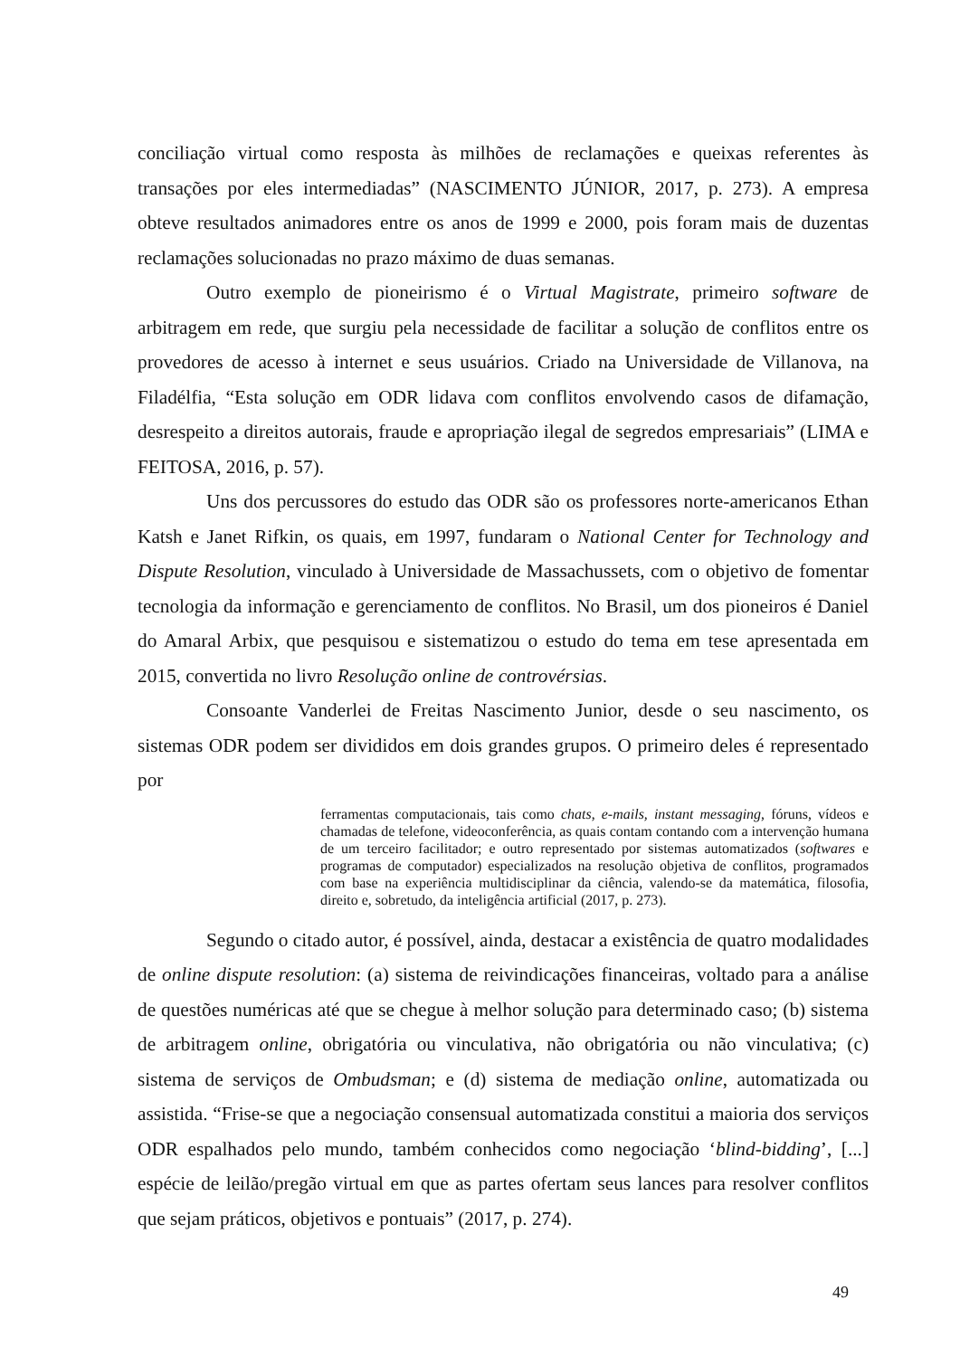conciliação virtual como resposta às milhões de reclamações e queixas referentes às transações por eles intermediadas” (NASCIMENTO JÚNIOR, 2017, p. 273). A empresa obteve resultados animadores entre os anos de 1999 e 2000, pois foram mais de duzentas reclamações solucionadas no prazo máximo de duas semanas.
Outro exemplo de pioneirismo é o Virtual Magistrate, primeiro software de arbitragem em rede, que surgiu pela necessidade de facilitar a solução de conflitos entre os provedores de acesso à internet e seus usuários. Criado na Universidade de Villanova, na Filadélfia, “Esta solução em ODR lidava com conflitos envolvendo casos de difamação, desrespeito a direitos autorais, fraude e apropriação ilegal de segredos empresariais” (LIMA e FEITOSA, 2016, p. 57).
Uns dos percussores do estudo das ODR são os professores norte-americanos Ethan Katsh e Janet Rifkin, os quais, em 1997, fundaram o National Center for Technology and Dispute Resolution, vinculado à Universidade de Massachussets, com o objetivo de fomentar tecnologia da informação e gerenciamento de conflitos. No Brasil, um dos pioneiros é Daniel do Amaral Arbix, que pesquisou e sistematizou o estudo do tema em tese apresentada em 2015, convertida no livro Resolução online de controvérsias.
Consoante Vanderlei de Freitas Nascimento Junior, desde o seu nascimento, os sistemas ODR podem ser divididos em dois grandes grupos. O primeiro deles é representado por
ferramentas computacionais, tais como chats, e-mails, instant messaging, fóruns, vídeos e chamadas de telefone, videoconferência, as quais contam contando com a intervenção humana de um terceiro facilitador; e outro representado por sistemas automatizados (softwares e programas de computador) especializados na resolução objetiva de conflitos, programados com base na experiência multidisciplinar da ciência, valendo-se da matemática, filosofia, direito e, sobretudo, da inteligência artificial (2017, p. 273).
Segundo o citado autor, é possível, ainda, destacar a existência de quatro modalidades de online dispute resolution: (a) sistema de reivindicações financeiras, voltado para a análise de questões numéricas até que se chegue à melhor solução para determinado caso; (b) sistema de arbitragem online, obrigatória ou vinculativa, não obrigatória ou não vinculativa; (c) sistema de serviços de Ombudsman; e (d) sistema de mediação online, automatizada ou assistida. “Frise-se que a negociação consensual automatizada constitui a maioria dos serviços ODR espalhados pelo mundo, também conhecidos como negociação ‘blind-bidding’, [...] espécie de leilão/pregão virtual em que as partes ofertam seus lances para resolver conflitos que sejam práticos, objetivos e pontuais” (2017, p. 274).
49